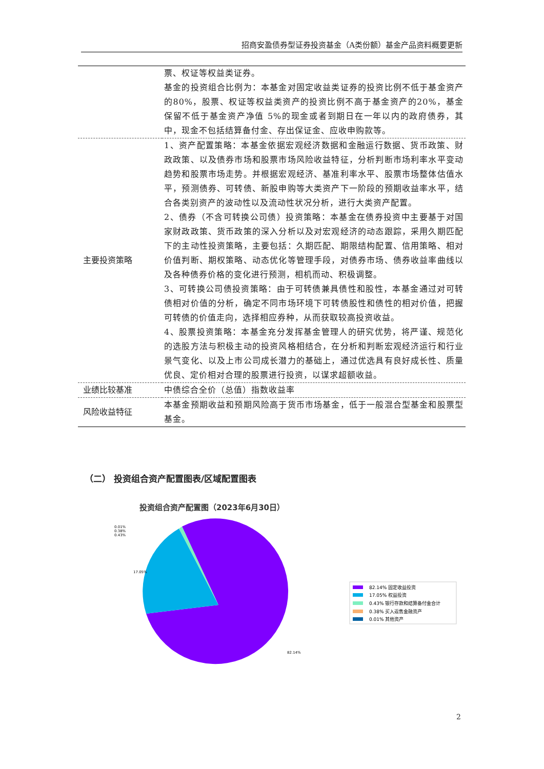招商安盈债券型证券投资基金（A类份额）基金产品资料概要更新
| | 票、权证等权益类证券。 基金的投资组合比例为：本基金对固定收益类证券的投资比例不低于基金资产的80%，股票、权证等权益类资产的投资比例不高于基金资产的20%，基金保留不低于基金资产净值 5%的现金或者到期日在一年以内的政府债券，其中，现金不包括结算备付金、存出保证金、应收申购款等。 |
| 主要投资策略 | 1、资产配置策略：本基金依据宏观经济数据和金融运行数据、货币政策、财政政策、以及债券市场和股票市场风险收益特征，分析判断市场利率水平变动趋势和股票市场走势。并根据宏观经济、基准利率水平、股票市场整体估值水平，预测债券、可转债、新股申购等大类资产下一阶段的预期收益率水平，结合各类别资产的波动性以及流动性状况分析，进行大类资产配置。 2、债券（不含可转换公司债）投资策略：本基金在债券投资中主要基于对国家财政政策、货币政策的深入分析以及对宏观经济的动态跟踪，采用久期匹配下的主动性投资策略，主要包括：久期匹配、期限结构配置、信用策略、相对价值判断、期权策略、动态优化等管理手段，对债券市场、债券收益率曲线以及各种债券价格的变化进行预测，相机而动、积极调整。 3、可转换公司债投资策略：由于可转债兼具债性和股性，本基金通过对可转债相对价值的分析，确定不同市场环境下可转债股性和债性的相对价值，把握可转债的价值走向，选择相应券种，从而获取较高投资收益。 4、股票投资策略：本基金充分发挥基金管理人的研究优势，将严谨、规范化的选股方法与积极主动的投资风格相结合，在分析和判断宏观经济运行和行业景气变化、以及上市公司成长潜力的基础上，通过优选具有良好成长性、质量优良、定价相对合理的股票进行投资，以谋求超额收益。 |
| 业绩比较基准 | 中债综合全价（总值）指数收益率 |
| 风险收益特征 | 本基金预期收益和预期风险高于货币市场基金，低于一般混合型基金和股票型基金。 |
（二） 投资组合资产配置图表/区域配置图表
投资组合资产配置图（2023年6月30日）
0.01%
0.38%
0.43%
17.05%
82.14%
82.14% 固定收益投资
17.05% 权益投资
0.43% 银行存款和结算备付金合计
0.38% 买入返售金融资产
0.01% 其他资产
2